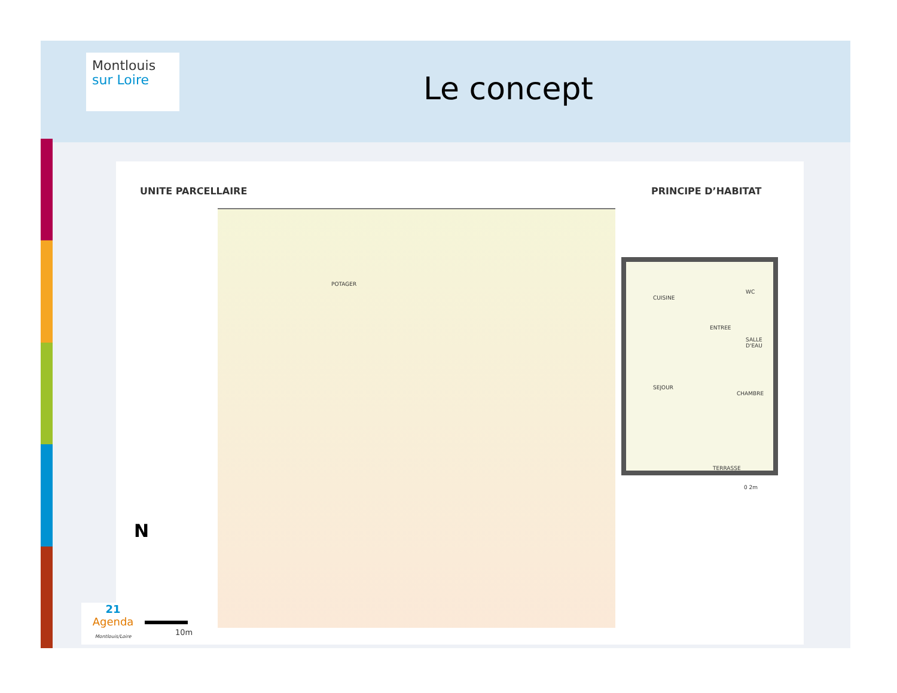Montlouis
sur Loire
Le concept
UNITE PARCELLAIRE PRINCIPE D’HABITAT
POTAGER
CUISINE
WC
ENTREE
SALLE D'EAU
SEJOUR
CHAMBRE
TERRASSE
0 2m
N
0 10m
21
Agenda
Montlouis/Loire